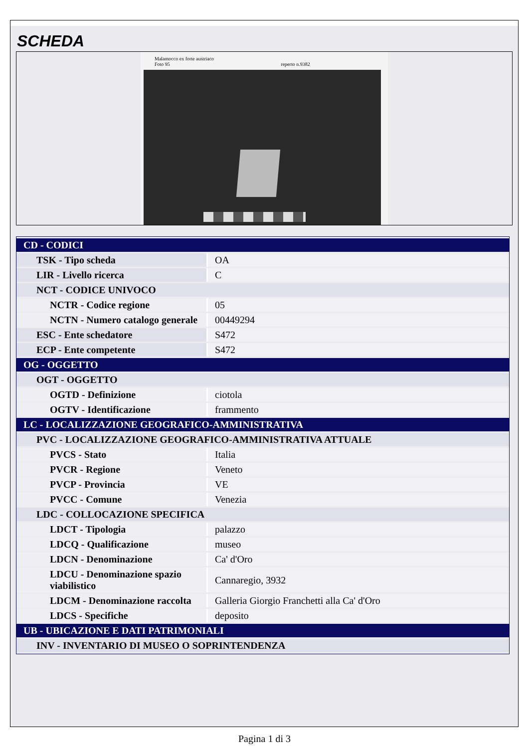SCHEDA
Malamocco ex forte austriaco
Foto 95 reperto n.9382
| CD - CODICI | |
| TSK - Tipo scheda | OA |
| LIR - Livello ricerca | C |
| NCT - CODICE UNIVOCO | |
| NCTR - Codice regione | 05 |
| NCTN - Numero catalogo generale | 00449294 |
| ESC - Ente schedatore | S472 |
| ECP - Ente competente | S472 |
| OG - OGGETTO | |
| OGT - OGGETTO | |
| OGTD - Definizione | ciotola |
| OGTV - Identificazione | frammento |
| LC - LOCALIZZAZIONE GEOGRAFICO-AMMINISTRATIVA | |
| PVC - LOCALIZZAZIONE GEOGRAFICO-AMMINISTRATIVA ATTUALE | |
| PVCS - Stato | Italia |
| PVCR - Regione | Veneto |
| PVCP - Provincia | VE |
| PVCC - Comune | Venezia |
| LDC - COLLOCAZIONE SPECIFICA | |
| LDCT - Tipologia | palazzo |
| LDCQ - Qualificazione | museo |
| LDCN - Denominazione | Ca' d'Oro |
| LDCU - Denominazione spazio viabilistico | Cannaregio, 3932 |
| LDCM - Denominazione raccolta | Galleria Giorgio Franchetti alla Ca' d'Oro |
| LDCS - Specifiche | deposito |
| UB - UBICAZIONE E DATI PATRIMONIALI | |
| INV - INVENTARIO DI MUSEO O SOPRINTENDENZA | |
Pagina 1 di 3